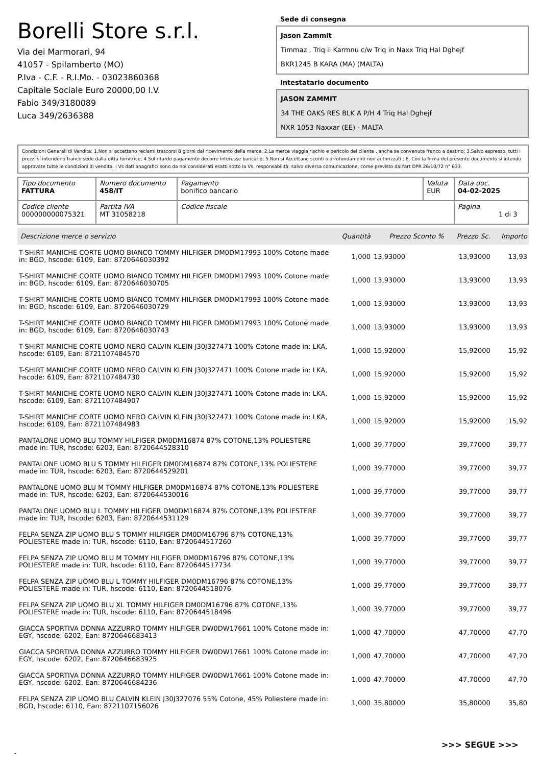Borelli Store s.r.l.
Via dei Marmorari, 94
41057 - Spilamberto (MO)
P.Iva - C.F. - R.I.Mo. - 03023860368
Capitale Sociale Euro 20000,00 I.V.
Fabio 349/3180089
Luca 349/2636388
Sede di consegna
Jason Zammit
Timmaz , Triq il Karmnu c/w Triq in Naxx Triq Hal Dghejf
BKR1245 B KARA (MA) (MALTA)
Intestatario documento
JASON ZAMMIT
34 THE OAKS RES BLK A P/H 4 Triq Hal Dghejf
NXR 1053 Naxxar (EE) - MALTA
Condizioni Generali di Vendita: 1.Non si accettano reclami trascorsi 8 giorni dal ricevimento della merce; 2.La merce viaggia rischio e pericolo del cliente , anche se convenuta franco a destino; 3.Salvo espresso, tutti i prezzi si intendono franco sede dalla ditta fornitrice; 4.Sul ritardo pagamento decorre interesse bancario; 5.Non si Accettano sconti o arrotondamenti non autorizzati ; 6. Con la firma del presente documento si intendo approvate tutte le condizioni di vendita. I Vs dati anagrafici sono da noi considerati esatti sotto la Vs. responsabilità, salvo diversa comunicazione, come previsto dall'art DPR 26/10/72 n° 633.
| Tipo documento FATTURA | Numero documento 458/IT | Pagamento bonifico bancario | Valuta EUR | Data doc. 04-02-2025 |
| Codice cliente 000000000075321 | Partita IVA MT 31058218 | Codice fiscale | | Pagina 1 di 3 |
| Descrizione merce o servizio | Quantità | Prezzo Sconto % | Prezzo Sc. | Importo |
| --- | --- | --- | --- | --- |
| T-SHIRT MANICHE CORTE UOMO BIANCO TOMMY HILFIGER DM0DM17993 100% Cotone made in: BGD, hscode: 6109, Ean: 8720646030392 | 1,000 | 13,93000 | 13,93000 | 13,93 |
| T-SHIRT MANICHE CORTE UOMO BIANCO TOMMY HILFIGER DM0DM17993 100% Cotone made in: BGD, hscode: 6109, Ean: 8720646030705 | 1,000 | 13,93000 | 13,93000 | 13,93 |
| T-SHIRT MANICHE CORTE UOMO BIANCO TOMMY HILFIGER DM0DM17993 100% Cotone made in: BGD, hscode: 6109, Ean: 8720646030729 | 1,000 | 13,93000 | 13,93000 | 13,93 |
| T-SHIRT MANICHE CORTE UOMO BIANCO TOMMY HILFIGER DM0DM17993 100% Cotone made in: BGD, hscode: 6109, Ean: 8720646030743 | 1,000 | 13,93000 | 13,93000 | 13,93 |
| T-SHIRT MANICHE CORTE UOMO NERO CALVIN KLEIN J30J327471 100% Cotone made in: LKA, hscode: 6109, Ean: 8721107484570 | 1,000 | 15,92000 | 15,92000 | 15,92 |
| T-SHIRT MANICHE CORTE UOMO NERO CALVIN KLEIN J30J327471 100% Cotone made in: LKA, hscode: 6109, Ean: 8721107484730 | 1,000 | 15,92000 | 15,92000 | 15,92 |
| T-SHIRT MANICHE CORTE UOMO NERO CALVIN KLEIN J30J327471 100% Cotone made in: LKA, hscode: 6109, Ean: 8721107484907 | 1,000 | 15,92000 | 15,92000 | 15,92 |
| T-SHIRT MANICHE CORTE UOMO NERO CALVIN KLEIN J30J327471 100% Cotone made in: LKA, hscode: 6109, Ean: 8721107484983 | 1,000 | 15,92000 | 15,92000 | 15,92 |
| PANTALONE UOMO BLU TOMMY HILFIGER DM0DM16874 87% COTONE,13% POLIESTERE made in: TUR, hscode: 6203, Ean: 8720644528310 | 1,000 | 39,77000 | 39,77000 | 39,77 |
| PANTALONE UOMO BLU S TOMMY HILFIGER DM0DM16874 87% COTONE,13% POLIESTERE made in: TUR, hscode: 6203, Ean: 8720644529201 | 1,000 | 39,77000 | 39,77000 | 39,77 |
| PANTALONE UOMO BLU M TOMMY HILFIGER DM0DM16874 87% COTONE,13% POLIESTERE made in: TUR, hscode: 6203, Ean: 8720644530016 | 1,000 | 39,77000 | 39,77000 | 39,77 |
| PANTALONE UOMO BLU L TOMMY HILFIGER DM0DM16874 87% COTONE,13% POLIESTERE made in: TUR, hscode: 6203, Ean: 8720644531129 | 1,000 | 39,77000 | 39,77000 | 39,77 |
| FELPA SENZA ZIP UOMO BLU S TOMMY HILFIGER DM0DM16796 87% COTONE,13% POLIESTERE made in: TUR, hscode: 6110, Ean: 8720644517260 | 1,000 | 39,77000 | 39,77000 | 39,77 |
| FELPA SENZA ZIP UOMO BLU M TOMMY HILFIGER DM0DM16796 87% COTONE,13% POLIESTERE made in: TUR, hscode: 6110, Ean: 8720644517734 | 1,000 | 39,77000 | 39,77000 | 39,77 |
| FELPA SENZA ZIP UOMO BLU L TOMMY HILFIGER DM0DM16796 87% COTONE,13% POLIESTERE made in: TUR, hscode: 6110, Ean: 8720644518076 | 1,000 | 39,77000 | 39,77000 | 39,77 |
| FELPA SENZA ZIP UOMO BLU XL TOMMY HILFIGER DM0DM16796 87% COTONE,13% POLIESTERE made in: TUR, hscode: 6110, Ean: 8720644518496 | 1,000 | 39,77000 | 39,77000 | 39,77 |
| GIACCA SPORTIVA DONNA AZZURRO TOMMY HILFIGER DW0DW17661 100% Cotone made in: EGY, hscode: 6202, Ean: 8720646683413 | 1,000 | 47,70000 | 47,70000 | 47,70 |
| GIACCA SPORTIVA DONNA AZZURRO TOMMY HILFIGER DW0DW17661 100% Cotone made in: EGY, hscode: 6202, Ean: 8720646683925 | 1,000 | 47,70000 | 47,70000 | 47,70 |
| GIACCA SPORTIVA DONNA AZZURRO TOMMY HILFIGER DW0DW17661 100% Cotone made in: EGY, hscode: 6202, Ean: 8720646684236 | 1,000 | 47,70000 | 47,70000 | 47,70 |
| FELPA SENZA ZIP UOMO BLU CALVIN KLEIN J30J327076 55% Cotone, 45% Poliestere made in: BGD, hscode: 6110, Ean: 8721107156026 | 1,000 | 35,80000 | 35,80000 | 35,80 |
>>> SEGUE >>>
-